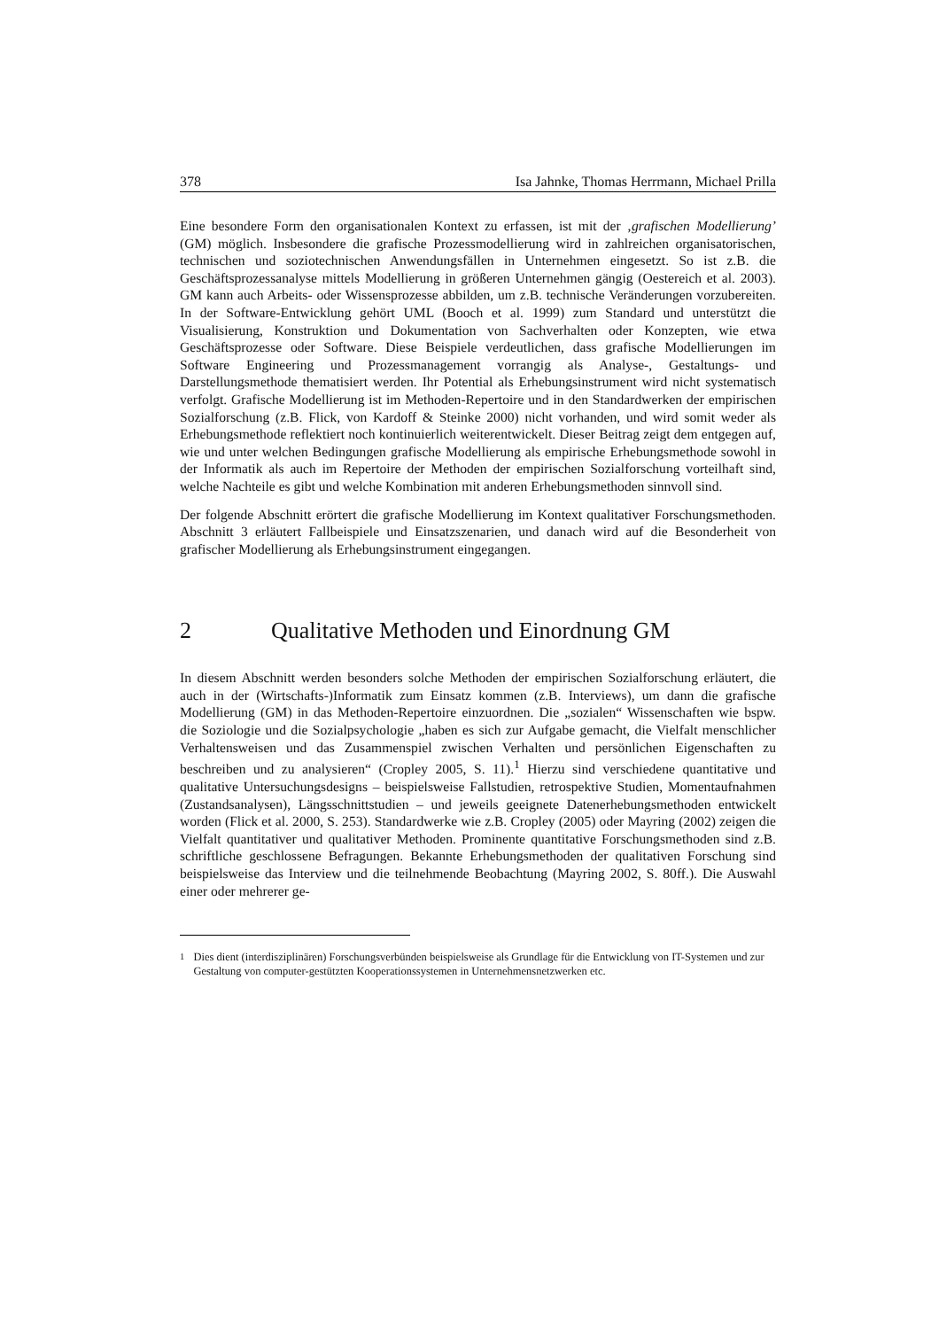378 Isa Jahnke, Thomas Herrmann, Michael Prilla
Eine besondere Form den organisationalen Kontext zu erfassen, ist mit der ‚grafischen Modellierung’ (GM) möglich. Insbesondere die grafische Prozessmodellierung wird in zahlreichen organisatorischen, technischen und soziotechnischen Anwendungsfällen in Unternehmen eingesetzt. So ist z.B. die Geschäftsprozessanalyse mittels Modellierung in größeren Unternehmen gängig (Oestereich et al. 2003). GM kann auch Arbeits- oder Wissensprozesse abbilden, um z.B. technische Veränderungen vorzubereiten. In der Software-Entwicklung gehört UML (Booch et al. 1999) zum Standard und unterstützt die Visualisierung, Konstruktion und Dokumentation von Sachverhalten oder Konzepten, wie etwa Geschäftsprozesse oder Software. Diese Beispiele verdeutlichen, dass grafische Modellierungen im Software Engineering und Prozessmanagement vorrangig als Analyse-, Gestaltungs- und Darstellungsmethode thematisiert werden. Ihr Potential als Erhebungsinstrument wird nicht systematisch verfolgt. Grafische Modellierung ist im Methoden-Repertoire und in den Standardwerken der empirischen Sozialforschung (z.B. Flick, von Kardoff & Steinke 2000) nicht vorhanden, und wird somit weder als Erhebungsmethode reflektiert noch kontinuierlich weiterentwickelt. Dieser Beitrag zeigt dem entgegen auf, wie und unter welchen Bedingungen grafische Modellierung als empirische Erhebungsmethode sowohl in der Informatik als auch im Repertoire der Methoden der empirischen Sozialforschung vorteilhaft sind, welche Nachteile es gibt und welche Kombination mit anderen Erhebungsmethoden sinnvoll sind.
Der folgende Abschnitt erörtert die grafische Modellierung im Kontext qualitativer Forschungsmethoden. Abschnitt 3 erläutert Fallbeispiele und Einsatzszenarien, und danach wird auf die Besonderheit von grafischer Modellierung als Erhebungsinstrument eingegangen.
2 Qualitative Methoden und Einordnung GM
In diesem Abschnitt werden besonders solche Methoden der empirischen Sozialforschung erläutert, die auch in der (Wirtschafts-)Informatik zum Einsatz kommen (z.B. Interviews), um dann die grafische Modellierung (GM) in das Methoden-Repertoire einzuordnen. Die „sozialen“ Wissenschaften wie bspw. die Soziologie und die Sozialpsychologie „haben es sich zur Aufgabe gemacht, die Vielfalt menschlicher Verhaltensweisen und das Zusammenspiel zwischen Verhalten und persönlichen Eigenschaften zu beschreiben und zu analysieren“ (Cropley 2005, S. 11).<sup>1</sup> Hierzu sind verschiedene quantitative und qualitative Untersuchungsdesigns – beispielsweise Fallstudien, retrospektive Studien, Momentaufnahmen (Zustandsanalysen), Längsschnittstudien – und jeweils geeignete Datenerhebungsmethoden entwickelt worden (Flick et al. 2000, S. 253). Standardwerke wie z.B. Cropley (2005) oder Mayring (2002) zeigen die Vielfalt quantitativer und qualitativer Methoden. Prominente quantitative Forschungsmethoden sind z.B. schriftliche geschlossene Befragungen. Bekannte Erhebungsmethoden der qualitativen Forschung sind beispielsweise das Interview und die teilnehmende Beobachtung (Mayring 2002, S. 80ff.). Die Auswahl einer oder mehrerer ge-
<sup>1</sup> Dies dient (interdisziplinären) Forschungsverbünden beispielsweise als Grundlage für die Entwicklung von IT-Systemen und zur Gestaltung von computer-gestützten Kooperationssystemen in Unternehmensnetzwerken etc.